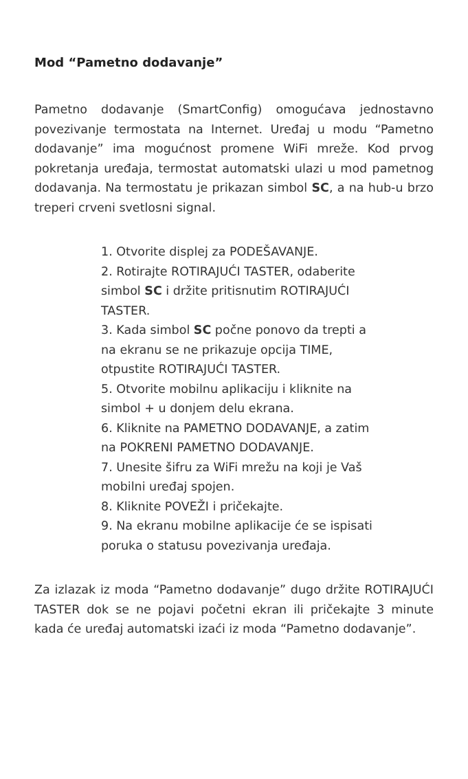Mod “Pametno dodavanje”
Pametno dodavanje (SmartConfig) omogućava jednostavno povezivanje termostata na Internet. Uređaj u modu “Pametno dodavanje” ima mogućnost promene WiFi mreže. Kod prvog pokretanja uređaja, termostat automatski ulazi u mod pametnog dodavanja. Na termostatu je prikazan simbol SC, a na hub-u brzo treperi crveni svetlosni signal.
1. Otvorite displej za PODEŠAVANJE.
2. Rotirajte ROTIRAJUĆI TASTER, odaberite simbol SC i držite pritisnutim ROTIRAJUĆI TASTER.
3. Kada simbol SC počne ponovo da trepti a na ekranu se ne prikazuje opcija TIME, otpustite ROTIRAJUĆI TASTER.
5. Otvorite mobilnu aplikaciju i kliknite na simbol + u donjem delu ekrana.
6. Kliknite na PAMETNO DODAVANJE, a zatim na POKRENI PAMETNO DODAVANJE.
7. Unesite šifru za WiFi mrežu na koji je Vaš mobilni uređaj spojen.
8. Kliknite POVEŽI i pričekajte.
9. Na ekranu mobilne aplikacije će se ispisati poruka o statusu povezivanja uređaja.
Za izlazak iz moda “Pametno dodavanje” dugo držite ROTIRAJUĆI TASTER dok se ne pojavi početni ekran ili pričekajte 3 minute kada će uređaj automatski izaći iz moda “Pametno dodavanje”.